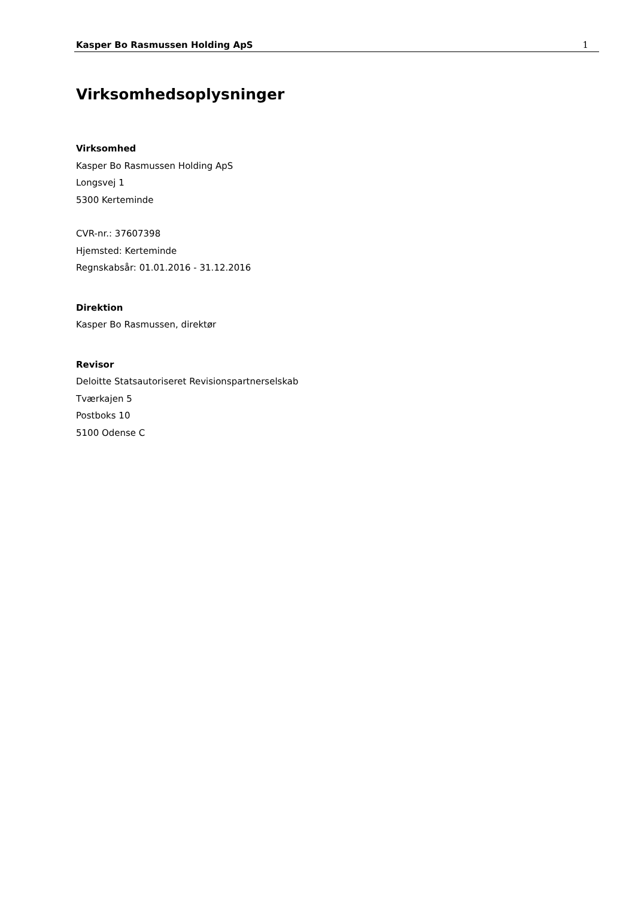Kasper Bo Rasmussen Holding ApS 1
Virksomhedsoplysninger
Virksomhed
Kasper Bo Rasmussen Holding ApS
Longsvej 1
5300 Kerteminde
CVR-nr.: 37607398
Hjemsted: Kerteminde
Regnskabsår: 01.01.2016 - 31.12.2016
Direktion
Kasper Bo Rasmussen, direktør
Revisor
Deloitte Statsautoriseret Revisionspartnerselskab
Tværkajen 5
Postboks 10
5100 Odense C